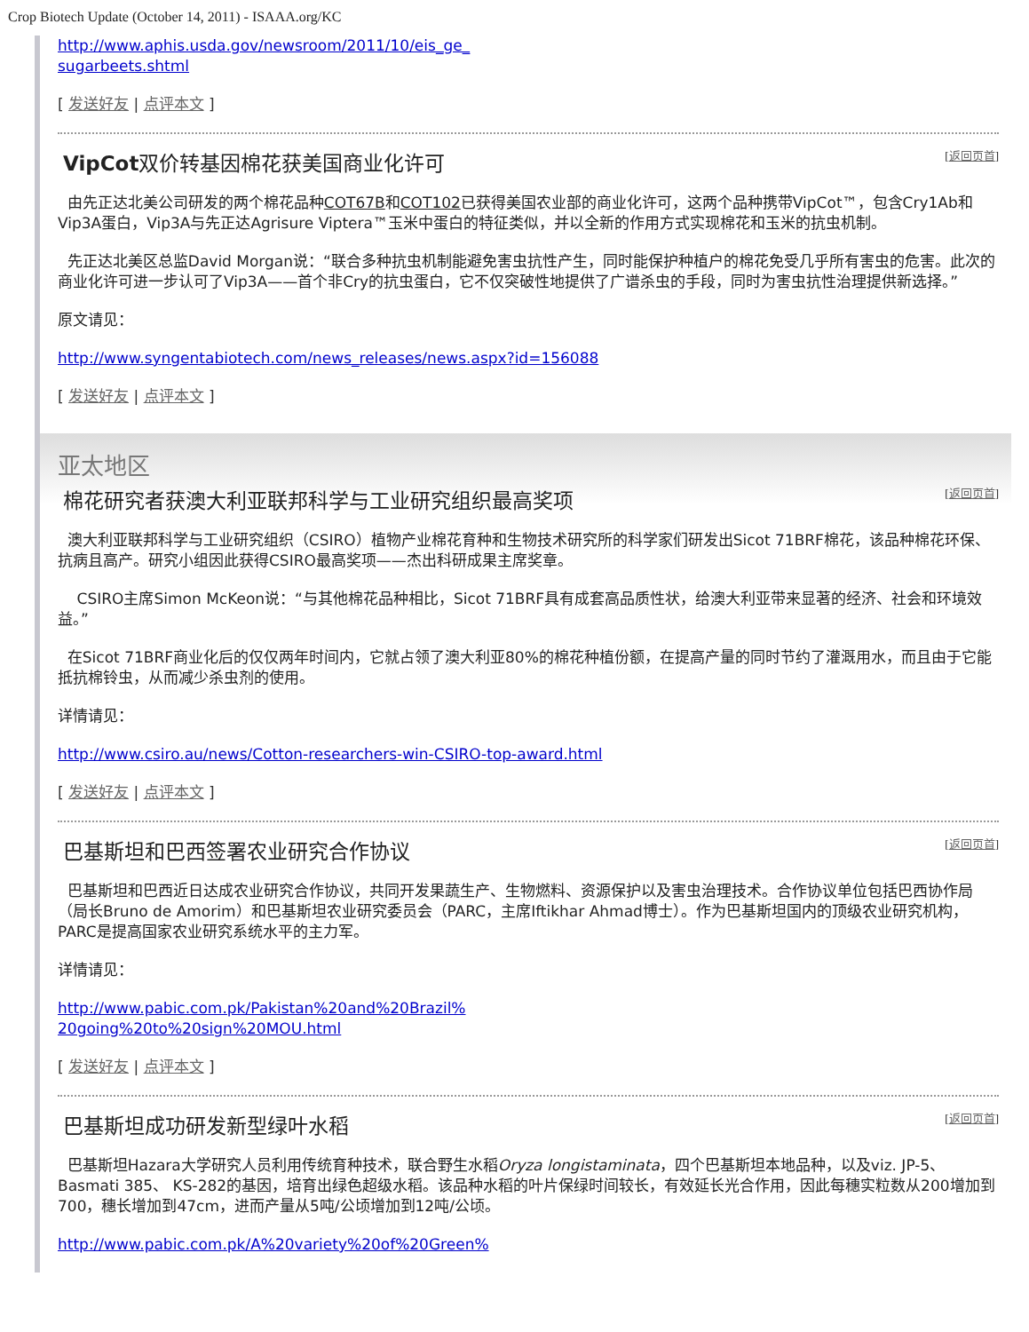Crop Biotech Update (October 14, 2011) - ISAAA.org/KC
http://www.aphis.usda.gov/newsroom/2011/10/eis_ge_
sugarbeets.shtml
[ 发送好友 | 点评本文 ]
VipCot双价转基因棉花获美国商业化许可 [返回页首]
由先正达北美公司研发的两个棉花品种COT67B和COT102已获得美国农业部的商业化许可，这两个品种携带VipCot™，包含Cry1Ab和Vip3A蛋白，Vip3A与先正达Agrisure Viptera™玉米中蛋白的特征类似，并以全新的作用方式实现棉花和玉米的抗虫机制。
先正达北美区总监David Morgan说：“联合多种抗虫机制能避免害虫抗性产生，同时能保护种植户的棉花免受几乎所有害虫的危害。此次的商业化许可进一步认可了Vip3A——首个非Cry的抗虫蛋白，它不仅突破性地提供了广谱杀虫的手段，同时为害虫抗性治理提供新选择。”
原文请见：
http://www.syngentabiotech.com/news_releases/news.aspx?id=156088
[ 发送好友 | 点评本文 ]
亚太地区
棉花研究者获澳大利亚联邦科学与工业研究组织最高奖项 [返回页首]
澳大利亚联邦科学与工业研究组织（CSIRO）植物产业棉花育种和生物技术研究所的科学家们研发出Sicot 71BRF棉花，该品种棉花环保、抗病且高产。研究小组因此获得CSIRO最高奖项——杰出科研成果主席奖章。
CSIRO主席Simon McKeon说：“与其他棉花品种相比，Sicot 71BRF具有成套高品质性状，给澳大利亚带来显著的经济、社会和环境效益。”
在Sicot 71BRF商业化后的仅仅两年时间内，它就占领了澳大利亚80%的棉花种植份额，在提高产量的同时节约了灌溉用水，而且由于它能抵抗棉铃虫，从而减少杀虫剂的使用。
详情请见：
http://www.csiro.au/news/Cotton-researchers-win-CSIRO-top-award.html
[ 发送好友 | 点评本文 ]
巴基斯坦和巴西签署农业研究合作协议 [返回页首]
巴基斯坦和巴西近日达成农业研究合作协议，共同开发果蔬生产、生物燃料、资源保护以及害虫治理技术。合作协议单位包括巴西协作局（局长Bruno de Amorim）和巴基斯坦农业研究委员会（PARC，主席Iftikhar Ahmad博士）。作为巴基斯坦国内的顶级农业研究机构，PARC是提高国家农业研究系统水平的主力军。
详情请见：
http://www.pabic.com.pk/Pakistan%20and%20Brazil%
20going%20to%20sign%20MOU.html
[ 发送好友 | 点评本文 ]
巴基斯坦成功研发新型绿叶水稻 [返回页首]
巴基斯坦Hazara大学研究人员利用传统育种技术，联合野生水稻Oryza longistaminata，四个巴基斯坦本地品种，以及viz. JP-5、Basmati 385、 KS-282的基因，培育出绿色超级水稻。该品种水稻的叶片保绿时间较长，有效延长光合作用，因此每穗实粒数从200增加到700，穗长增加到47cm，进而产量从5吨/公顷增加到12吨/公顷。
http://www.pabic.com.pk/A%20variety%20of%20Green%